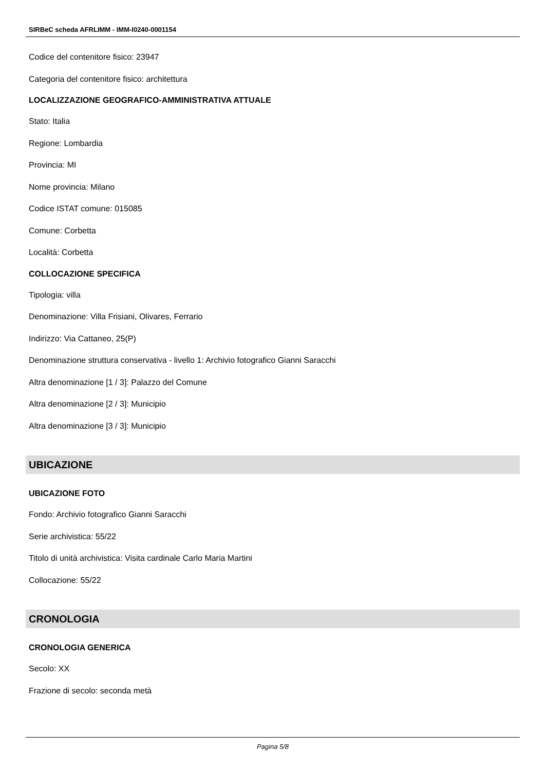SIRBeC scheda AFRLIMM - IMM-I0240-0001154
Codice del contenitore fisico: 23947
Categoria del contenitore fisico: architettura
LOCALIZZAZIONE GEOGRAFICO-AMMINISTRATIVA ATTUALE
Stato: Italia
Regione: Lombardia
Provincia: MI
Nome provincia: Milano
Codice ISTAT comune: 015085
Comune: Corbetta
Località: Corbetta
COLLOCAZIONE SPECIFICA
Tipologia: villa
Denominazione: Villa Frisiani, Olivares, Ferrario
Indirizzo: Via Cattaneo, 25(P)
Denominazione struttura conservativa - livello 1: Archivio fotografico Gianni Saracchi
Altra denominazione [1 / 3]: Palazzo del Comune
Altra denominazione [2 / 3]: Municipio
Altra denominazione [3 / 3]: Municipio
UBICAZIONE
UBICAZIONE FOTO
Fondo: Archivio fotografico Gianni Saracchi
Serie archivistica: 55/22
Titolo di unità archivistica: Visita cardinale Carlo Maria Martini
Collocazione: 55/22
CRONOLOGIA
CRONOLOGIA GENERICA
Secolo: XX
Frazione di secolo: seconda metà
Pagina 5/8